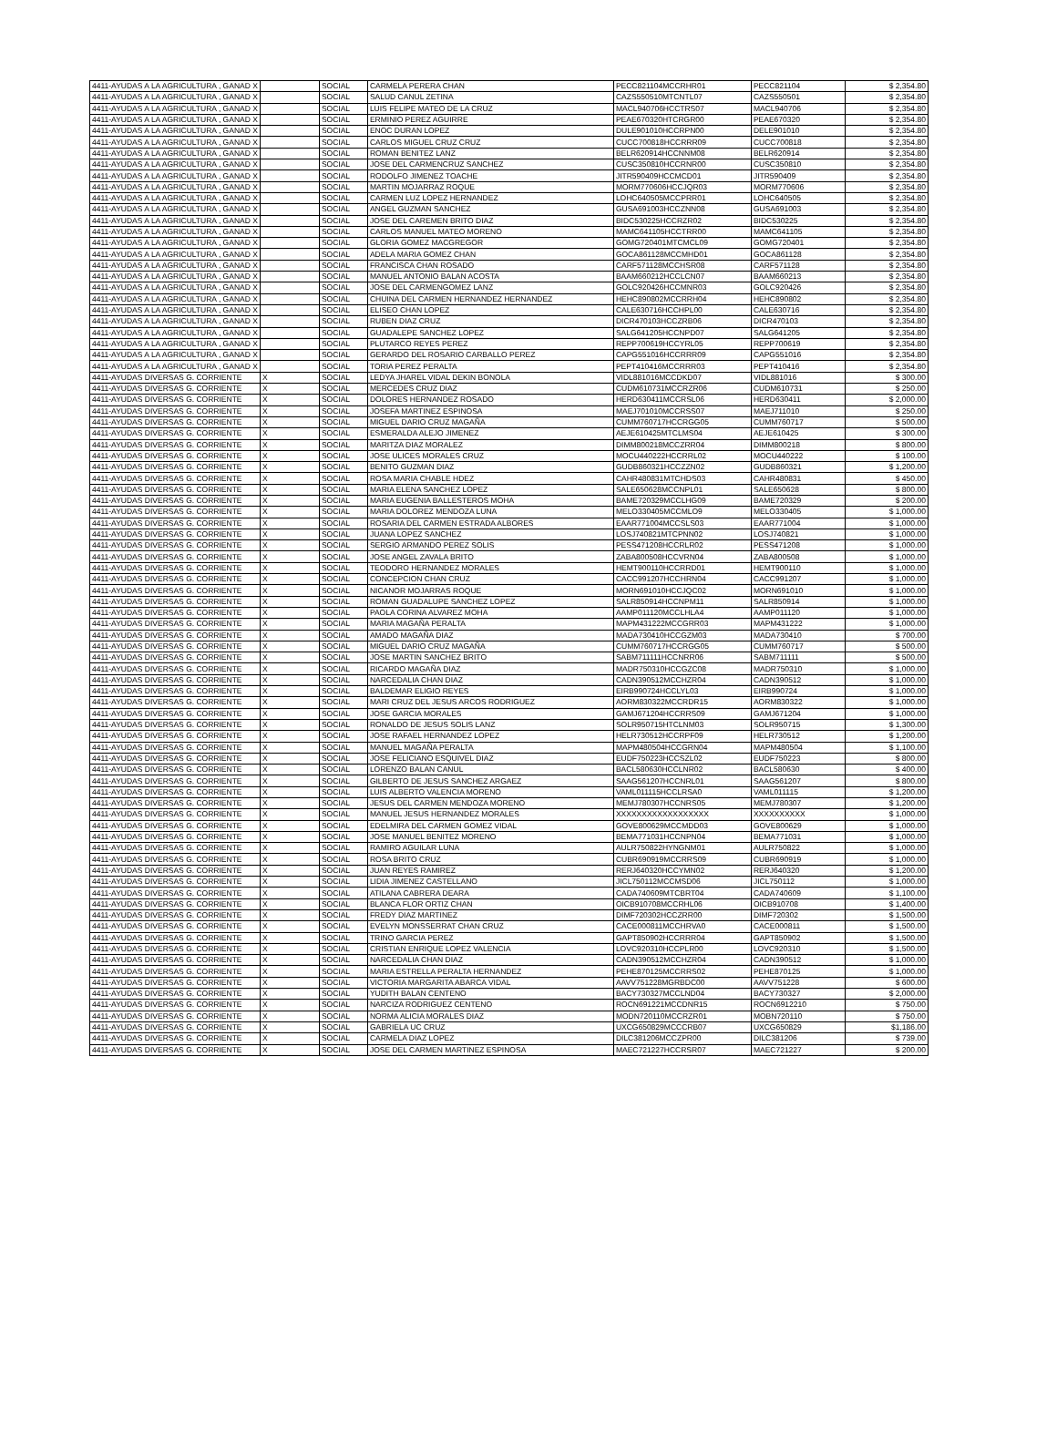| 4411-AYUDAS A LA AGRICULTURA , GANAD X | | SOCIAL | CARMELA PERERA CHAN | PECC821104MCCRHR01 | PECC821104 | $ 2,354.80 |
| 4411-AYUDAS A LA AGRICULTURA , GANAD X | | SOCIAL | SALUD CANUL ZETINA | CAZS550510MTCNTL07 | CAZS550501 | $ 2,354.80 |
| 4411-AYUDAS A LA AGRICULTURA , GANAD X | | SOCIAL | LUIS FELIPE MATEO DE LA CRUZ | MACL940706HCCTRS07 | MACL940706 | $ 2,354.80 |
| 4411-AYUDAS A LA AGRICULTURA , GANAD X | | SOCIAL | ERMINIO PEREZ AGUIRRE | PEAE670320HTCRGR00 | PEAE670320 | $ 2,354.80 |
| 4411-AYUDAS A LA AGRICULTURA , GANAD X | | SOCIAL | ENOC DURAN LOPEZ | DULE901010HCCRPN00 | DELE901010 | $ 2,354.80 |
| 4411-AYUDAS A LA AGRICULTURA , GANAD X | | SOCIAL | CARLOS MIGUEL CRUZ CRUZ | CUCC700818HCCRRR09 | CUCC700818 | $ 2,354.80 |
| 4411-AYUDAS A LA AGRICULTURA , GANAD X | | SOCIAL | ROMAN BENITEZ LANZ | BELR620914HCCNNM08 | BELR620914 | $ 2,354.80 |
| 4411-AYUDAS A LA AGRICULTURA , GANAD X | | SOCIAL | JOSE DEL CARMENCRUZ SANCHEZ | CUSC350810HCCRNR00 | CUSC350810 | $ 2,354.80 |
| 4411-AYUDAS A LA AGRICULTURA , GANAD X | | SOCIAL | RODOLFO JIMENEZ TOACHE | JITR590409HCCMCD01 | JITR590409 | $ 2,354.80 |
| 4411-AYUDAS A LA AGRICULTURA , GANAD X | | SOCIAL | MARTIN MOJARRAZ ROQUE | MORM770606HCCJQR03 | MORM770606 | $ 2,354.80 |
| 4411-AYUDAS A LA AGRICULTURA , GANAD X | | SOCIAL | CARMEN LUZ LOPEZ HERNANDEZ | LOHC640505MCCPRR01 | LOHC640505 | $ 2,354.80 |
| 4411-AYUDAS A LA AGRICULTURA , GANAD X | | SOCIAL | ANGEL GUZMAN SANCHEZ | GUSA691003HCCZNN08 | GUSA691003 | $ 2,354.80 |
| 4411-AYUDAS A LA AGRICULTURA , GANAD X | | SOCIAL | JOSE DEL CAREMEN BRITO DIAZ | BIDC530225HCCRZR02 | BIDC530225 | $ 2,354.80 |
| 4411-AYUDAS A LA AGRICULTURA , GANAD X | | SOCIAL | CARLOS MANUEL MATEO MORENO | MAMC641105HCCTRR00 | MAMC641105 | $ 2,354.80 |
| 4411-AYUDAS A LA AGRICULTURA , GANAD X | | SOCIAL | GLORIA GOMEZ MACGREGOR | GOMG720401MTCMCL09 | GOMG720401 | $ 2,354.80 |
| 4411-AYUDAS A LA AGRICULTURA , GANAD X | | SOCIAL | ADELA MARIA GOMEZ CHAN | GOCA861128MCCMHD01 | GOCA861128 | $ 2,354.80 |
| 4411-AYUDAS A LA AGRICULTURA , GANAD X | | SOCIAL | FRANCISCA CHAN ROSADO | CARF571128MCCHSR08 | CARF571128 | $ 2,354.80 |
| 4411-AYUDAS A LA AGRICULTURA , GANAD X | | SOCIAL | MANUEL ANTONIO BALAN ACOSTA | BAAM660212HCCLCN07 | BAAM660213 | $ 2,354.80 |
| 4411-AYUDAS A LA AGRICULTURA , GANAD X | | SOCIAL | JOSE DEL CARMENGOMEZ LANZ | GOLC920426HCCMNR03 | GOLC920426 | $ 2,354.80 |
| 4411-AYUDAS A LA AGRICULTURA , GANAD X | | SOCIAL | CHUINA DEL CARMEN HERNANDEZ HERNANDEZ | HEHC890802MCCRRH04 | HEHC890802 | $ 2,354.80 |
| 4411-AYUDAS A LA AGRICULTURA , GANAD X | | SOCIAL | ELISEO CHAN LOPEZ | CALE630716HCCHPL00 | CALE630716 | $ 2,354.80 |
| 4411-AYUDAS A LA AGRICULTURA , GANAD X | | SOCIAL | RUBEN DIAZ CRUZ | DICR470103HCCZRB06 | DICR470103 | $ 2,354.80 |
| 4411-AYUDAS A LA AGRICULTURA , GANAD X | | SOCIAL | GUADALEPE SANCHEZ LOPEZ | SALG641205HCCNPD07 | SALG641205 | $ 2,354.80 |
| 4411-AYUDAS A LA AGRICULTURA , GANAD X | | SOCIAL | PLUTARCO REYES PEREZ | REPP700619HCCYRL05 | REPP700619 | $ 2,354.80 |
| 4411-AYUDAS A LA AGRICULTURA , GANAD X | | SOCIAL | GERARDO DEL ROSARIO CARBALLO PEREZ | CAPG551016HCCRRR09 | CAPG551016 | $ 2,354.80 |
| 4411-AYUDAS A LA AGRICULTURA , GANAD X | | SOCIAL | TORIA PEREZ PERALTA | PEPT410416MCCRRR03 | PEPT410416 | $ 2,354.80 |
| 4411-AYUDAS DIVERSAS G. CORRIENTE | X | SOCIAL | LEDYA JHAREL VIDAL DEKIN BONOLA | VIDL881016MCCDKD07 | VIDL881016 | $ 300.00 |
| 4411-AYUDAS DIVERSAS G. CORRIENTE | X | SOCIAL | MERCEDES CRUZ DIAZ | CUDM610731MCCRZR06 | CUDM610731 | $ 250.00 |
| 4411-AYUDAS DIVERSAS G. CORRIENTE | X | SOCIAL | DOLORES HERNANDEZ ROSADO | HERD630411MCCRSL06 | HERD630411 | $ 2,000.00 |
| 4411-AYUDAS DIVERSAS G. CORRIENTE | X | SOCIAL | JOSEFA MARTINEZ ESPINOSA | MAEJ701010MCCRSS07 | MAEJ711010 | $ 250.00 |
| 4411-AYUDAS DIVERSAS G. CORRIENTE | X | SOCIAL | MIGUEL DARIO CRUZ MAGAÑA | CUMM760717HCCRGG05 | CUMM760717 | $ 500.00 |
| 4411-AYUDAS DIVERSAS G. CORRIENTE | X | SOCIAL | ESMERALDA ALEJO JIMENEZ | AEJE610425MTCLMS04 | AEJE610425 | $ 300.00 |
| 4411-AYUDAS DIVERSAS G. CORRIENTE | X | SOCIAL | MARITZA DIAZ MORALEZ | DIMM800218MCCZRR04 | DIMM800218 | $ 800.00 |
| 4411-AYUDAS DIVERSAS G. CORRIENTE | X | SOCIAL | JOSE ULICES MORALES CRUZ | MOCU440222HCCRRL02 | MOCU440222 | $ 100.00 |
| 4411-AYUDAS DIVERSAS G. CORRIENTE | X | SOCIAL | BENITO GUZMAN DIAZ | GUDB860321HCCZZN02 | GUDB860321 | $ 1,200.00 |
| 4411-AYUDAS DIVERSAS G. CORRIENTE | X | SOCIAL | ROSA MARIA CHABLE HDEZ | CAHR480831MTCHDS03 | CAHR480831 | $ 450.00 |
| 4411-AYUDAS DIVERSAS G. CORRIENTE | X | SOCIAL | MARIA ELENA SANCHEZ LOPEZ | SALE650628MCCNPL01 | SALE650628 | $ 800.00 |
| 4411-AYUDAS DIVERSAS G. CORRIENTE | X | SOCIAL | MARIA EUGENIA BALLESTEROS MOHA | BAME720329MCCLHG09 | BAME720329 | $ 200.00 |
| 4411-AYUDAS DIVERSAS G. CORRIENTE | X | SOCIAL | MARIA DOLOREZ MENDOZA LUNA | MELO330405MCCMLO9 | MELO330405 | $ 1,000.00 |
| 4411-AYUDAS DIVERSAS G. CORRIENTE | X | SOCIAL | ROSARIA DEL CARMEN ESTRADA ALBORES | EAAR771004MCCSLS03 | EAAR771004 | $ 1,000.00 |
| 4411-AYUDAS DIVERSAS G. CORRIENTE | X | SOCIAL | JUANA LOPEZ SANCHEZ | LOSJ740821MTCPNN02 | LOSJ740821 | $ 1,000.00 |
| 4411-AYUDAS DIVERSAS G. CORRIENTE | X | SOCIAL | SERGIO ARMANDO PEREZ SOLIS | PESS471208HCCRLR02 | PESS471208 | $ 1,000.00 |
| 4411-AYUDAS DIVERSAS G. CORRIENTE | X | SOCIAL | JOSE ANGEL ZAVALA BRITO | ZABA800508HCCVRN04 | ZABA800508 | $ 1,000.00 |
| 4411-AYUDAS DIVERSAS G. CORRIENTE | X | SOCIAL | TEODORO HERNANDEZ MORALES | HEMT900110HCCRRD01 | HEMT900110 | $ 1,000.00 |
| 4411-AYUDAS DIVERSAS G. CORRIENTE | X | SOCIAL | CONCEPCION CHAN CRUZ | CACC991207HCCHRN04 | CACC991207 | $ 1,000.00 |
| 4411-AYUDAS DIVERSAS G. CORRIENTE | X | SOCIAL | NICANOR MOJARRAS ROQUE | MORN691010HCCJQC02 | MORN691010 | $ 1,000.00 |
| 4411-AYUDAS DIVERSAS G. CORRIENTE | X | SOCIAL | ROMAN GUADALUPE SANCHEZ LOPEZ | SALR850914HCCNPM11 | SALR850914 | $ 1,000.00 |
| 4411-AYUDAS DIVERSAS G. CORRIENTE | X | SOCIAL | PAOLA CORINA ALVAREZ MOHA | AAMP011120MCCLHLA4 | AAMP011120 | $ 1,000.00 |
| 4411-AYUDAS DIVERSAS G. CORRIENTE | X | SOCIAL | MARIA MAGAÑA PERALTA | MAPM431222MCCGRR03 | MAPM431222 | $ 1,000.00 |
| 4411-AYUDAS DIVERSAS G. CORRIENTE | X | SOCIAL | AMADO MAGAÑA DIAZ | MADA730410HCCGZM03 | MADA730410 | $ 700.00 |
| 4411-AYUDAS DIVERSAS G. CORRIENTE | X | SOCIAL | MIGUEL DARIO CRUZ MAGAÑA | CUMM760717HCCRGG05 | CUMM760717 | $ 500.00 |
| 4411-AYUDAS DIVERSAS G. CORRIENTE | X | SOCIAL | JOSE MARTIN SANCHEZ BRITO | SABM711111HCCNRR06 | SABM711111 | $ 500.00 |
| 4411-AYUDAS DIVERSAS G. CORRIENTE | X | SOCIAL | RICARDO MAGAÑA DIAZ | MADR750310HCCGZC08 | MADR750310 | $ 1,000.00 |
| 4411-AYUDAS DIVERSAS G. CORRIENTE | X | SOCIAL | NARCEDALIA CHAN DIAZ | CADN390512MCCHZR04 | CADN390512 | $ 1,000.00 |
| 4411-AYUDAS DIVERSAS G. CORRIENTE | X | SOCIAL | BALDEMAR ELIGIO REYES | EIRB990724HCCLYL03 | EIRB990724 | $ 1,000.00 |
| 4411-AYUDAS DIVERSAS G. CORRIENTE | X | SOCIAL | MARI CRUZ DEL JESUS ARCOS RODRIGUEZ | AORM830322MCCRDR15 | AORM830322 | $ 1,000.00 |
| 4411-AYUDAS DIVERSAS G. CORRIENTE | X | SOCIAL | JOSE GARCIA MORALES | GAMJ671204HCCRRS09 | GAMJ671204 | $ 1,000.00 |
| 4411-AYUDAS DIVERSAS G. CORRIENTE | X | SOCIAL | RONALDO DE JESUS SOLIS LANZ | SOLR950715HTCLNM03 | SOLR950715 | $ 1,300.00 |
| 4411-AYUDAS DIVERSAS G. CORRIENTE | X | SOCIAL | JOSE RAFAEL HERNANDEZ LOPEZ | HELR730512HCCRPF09 | HELR730512 | $ 1,200.00 |
| 4411-AYUDAS DIVERSAS G. CORRIENTE | X | SOCIAL | MANUEL MAGAÑA PERALTA | MAPM480504HCCGRN04 | MAPM480504 | $ 1,100.00 |
| 4411-AYUDAS DIVERSAS G. CORRIENTE | X | SOCIAL | JOSE FELICIANO ESQUIVEL DIAZ | EUDF750223HCCSZL02 | EUDF750223 | $ 800.00 |
| 4411-AYUDAS DIVERSAS G. CORRIENTE | X | SOCIAL | LORENZO BALAN CANUL | BACL580630HCCLNR02 | BACL580630 | $ 400.00 |
| 4411-AYUDAS DIVERSAS G. CORRIENTE | X | SOCIAL | GILBERTO DE JESUS SANCHEZ ARGAEZ | SAAG561207HCCNRL01 | SAAG561207 | $ 800.00 |
| 4411-AYUDAS DIVERSAS G. CORRIENTE | X | SOCIAL | LUIS ALBERTO VALENCIA MORENO | VAML011115HCCLRSA0 | VAML011115 | $ 1,200.00 |
| 4411-AYUDAS DIVERSAS G. CORRIENTE | X | SOCIAL | JESUS DEL CARMEN MENDOZA MORENO | MEMJ780307HCCNRS05 | MEMJ780307 | $ 1,200.00 |
| 4411-AYUDAS DIVERSAS G. CORRIENTE | X | SOCIAL | MANUEL JESUS HERNANDEZ MORALES | XXXXXXXXXXXXXXXXXX | XXXXXXXXXX | $ 1,000.00 |
| 4411-AYUDAS DIVERSAS G. CORRIENTE | X | SOCIAL | EDELMIRA DEL CARMEN GOMEZ VIDAL | GOVE800629MCCMDD03 | GOVE800629 | $ 1,000.00 |
| 4411-AYUDAS DIVERSAS G. CORRIENTE | X | SOCIAL | JOSE MANUEL BENITEZ MORENO | BEMA771031HCCNPN04 | BEMA771031 | $ 1,000.00 |
| 4411-AYUDAS DIVERSAS G. CORRIENTE | X | SOCIAL | RAMIRO AGUILAR LUNA | AULR750822HYNGNM01 | AULR750822 | $ 1,000.00 |
| 4411-AYUDAS DIVERSAS G. CORRIENTE | X | SOCIAL | ROSA BRITO CRUZ | CUBR690919MCCRRS09 | CUBR690919 | $ 1,000.00 |
| 4411-AYUDAS DIVERSAS G. CORRIENTE | X | SOCIAL | JUAN REYES RAMIREZ | RERJ640320HCCYMN02 | RERJ640320 | $ 1,200.00 |
| 4411-AYUDAS DIVERSAS G. CORRIENTE | X | SOCIAL | LIDIA JIMENEZ CASTELLANO | JICL750112MCCMSD06 | JICL750112 | $ 1,000.00 |
| 4411-AYUDAS DIVERSAS G. CORRIENTE | X | SOCIAL | ATILANA CABRERA DEARA | CADA740609MTCBRT04 | CADA740609 | $ 1,100.00 |
| 4411-AYUDAS DIVERSAS G. CORRIENTE | X | SOCIAL | BLANCA FLOR ORTIZ CHAN | OICB910708MCCRHL06 | OICB910708 | $ 1,400.00 |
| 4411-AYUDAS DIVERSAS G. CORRIENTE | X | SOCIAL | FREDY DIAZ MARTINEZ | DIMF720302HCCZRR00 | DIMF720302 | $ 1,500.00 |
| 4411-AYUDAS DIVERSAS G. CORRIENTE | X | SOCIAL | EVELYN MONSSERRAT CHAN CRUZ | CACE000811MCCHRVA0 | CACE000811 | $ 1,500.00 |
| 4411-AYUDAS DIVERSAS G. CORRIENTE | X | SOCIAL | TRINO GARCIA PEREZ | GAPT850902HCCRRR04 | GAPT850902 | $ 1,500.00 |
| 4411-AYUDAS DIVERSAS G. CORRIENTE | X | SOCIAL | CRISTIAN ENRIQUE LOPEZ VALENCIA | LOVC920310HCCPLR00 | LOVC920310 | $ 1,500.00 |
| 4411-AYUDAS DIVERSAS G. CORRIENTE | X | SOCIAL | NARCEDALIA CHAN DIAZ | CADN390512MCCHZR04 | CADN390512 | $ 1,000.00 |
| 4411-AYUDAS DIVERSAS G. CORRIENTE | X | SOCIAL | MARIA ESTRELLA PERALTA HERNANDEZ | PEHE870125MCCRRS02 | PEHE870125 | $ 1,000.00 |
| 4411-AYUDAS DIVERSAS G. CORRIENTE | X | SOCIAL | VICTORIA MARGARITA ABARCA VIDAL | AAVV751228MGRBDC00 | AAVV751228 | $ 600.00 |
| 4411-AYUDAS DIVERSAS G. CORRIENTE | X | SOCIAL | YUDITH BALAN CENTENO | BACY730327MCCLND04 | BACY730327 | $ 2,000.00 |
| 4411-AYUDAS DIVERSAS G. CORRIENTE | X | SOCIAL | NARCIZA RODRIGUEZ CENTENO | ROCN691221MCCDNR15 | ROCN6912210 | $ 750.00 |
| 4411-AYUDAS DIVERSAS G. CORRIENTE | X | SOCIAL | NORMA ALICIA MORALES DIAZ | MODN720110MCCRZR01 | MOBN720110 | $ 750.00 |
| 4411-AYUDAS DIVERSAS G. CORRIENTE | X | SOCIAL | GABRIELA UC CRUZ | UXCG650829MCCCRB07 | UXCG650829 | $1,186.00 |
| 4411-AYUDAS DIVERSAS G. CORRIENTE | X | SOCIAL | CARMELA DIAZ LOPEZ | DILC381206MCCZPR00 | DILC381206 | $ 739.00 |
| 4411-AYUDAS DIVERSAS G. CORRIENTE | X | SOCIAL | JOSE DEL CARMEN MARTINEZ ESPINOSA | MAEC721227HCCRSR07 | MAEC721227 | $ 200.00 |